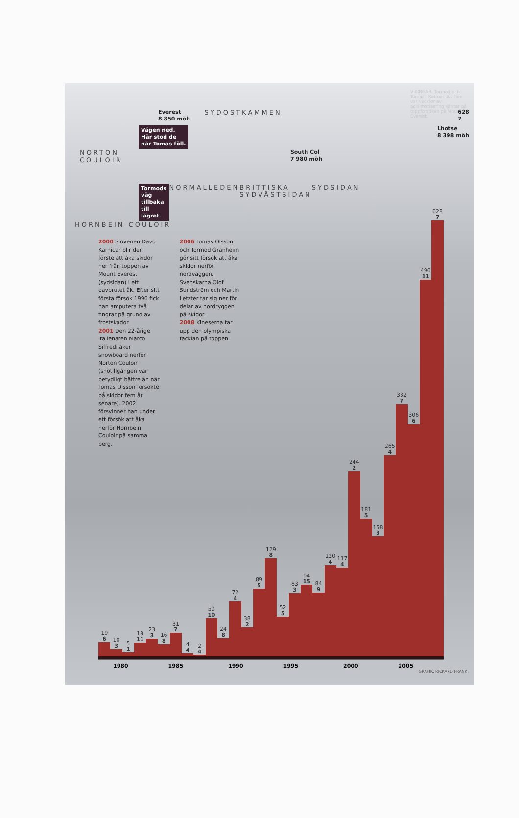VIKINGAR. Tormod och Tomas i Katmandu. Han var vecklor av acklimatisering väntar på toppförsöken på Mount Everest.
Everest
8 850 möh SYDOSTKAMMEN 628
7
Vägen ned.
Här stod de
när Tomas föll. Lhotse
8 398 möh
NORTON
COULOIR South Col
7 980 möh
Tormods väg
tillbaka till
lägret. NORMALLEDEN BRITTISKA SYDVÄSTSIDAN SYDSIDAN
HORNBEIN COULOIR
2000 Slovenen Davo Karnicar blir den förste att åka skidor ner från toppen av Mount Everest (sydsidan) i ett oavbrutet åk. Efter sitt första försök 1996 fick han amputera två fingrar på grund av frostskador.
2001 Den 22-årige italienaren Marco Siffredi åker snowboard nerför Norton Couloir (snötillgången var betydligt bättre än när Tomas Olsson försökte på skidor fem år senare). 2002 försvinner han under ett försök att åka nerför Hornbein Couloir på samma berg.
2006 Tomas Olsson och Tormod Granheim gör sitt försök att åka skidor nerför nordväggen. Svenskarna Olof Sundström och Martin Letzter tar sig ner för delar av nordryggen på skidor.
2008 Kineserna tar upp den olympiska facklan på toppen.
19
6
10
3
5
1
18
11
23
3
16
8
31
7
4
4
2
4
50
10
24
8
72
4
38
2
89
5
129
8
52
5
83
3
94
15
84
9
120
4
117
4
244
2
181
5
158
3
265
4
332
7
306
6
496
11
628
7
1980 1985 1990 1995 2000 2005
GRAFIK: RICKARD FRANK